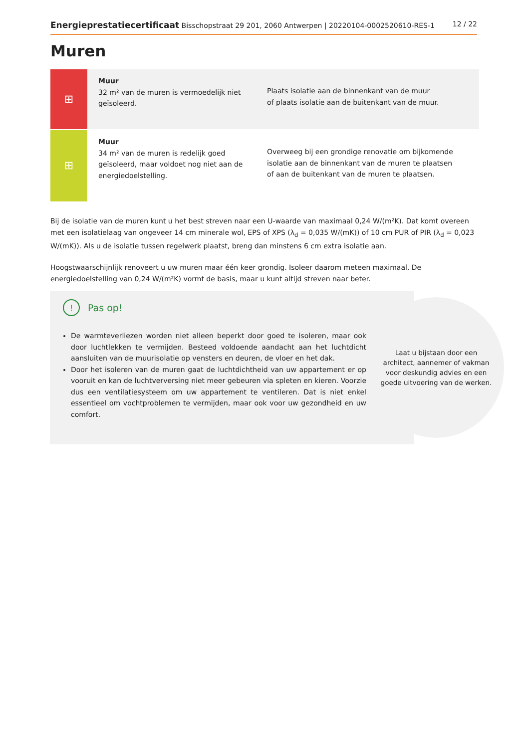Energieprestatiecertificaat Bisschopstraat 29 201, 2060 Antwerpen | 20220104-0002520610-RES-1
12 / 22
Muren
⊞
Muur
32 m² van de muren is vermoedelijk niet geïsoleerd.
Plaats isolatie aan de binnenkant van de muur
of plaats isolatie aan de buitenkant van de muur.
⊞
Muur
34 m² van de muren is redelijk goed geïsoleerd, maar voldoet nog niet aan de energiedoelstelling.
Overweeg bij een grondige renovatie om bijkomende isolatie aan de binnenkant van de muren te plaatsen
of aan de buitenkant van de muren te plaatsen.
Bij de isolatie van de muren kunt u het best streven naar een U-waarde van maximaal 0,24 W/(m²K). Dat komt overeen met een isolatielaag van ongeveer 14 cm minerale wol, EPS of XPS (λ<sub>d</sub> = 0,035 W/(mK)) of 10 cm PUR of PIR (λ<sub>d</sub> = 0,023 W/(mK)). Als u de isolatie tussen regelwerk plaatst, breng dan minstens 6 cm extra isolatie aan.
Hoogstwaarschijnlijk renoveert u uw muren maar één keer grondig. Isoleer daarom meteen maximaal. De energiedoelstelling van 0,24 W/(m²K) vormt de basis, maar u kunt altijd streven naar beter.
Laat u bijstaan door een architect, aannemer of vakman voor deskundig advies en een goede uitvoering van de werken.
! Pas op!
De warmteverliezen worden niet alleen beperkt door goed te isoleren, maar ook door luchtlekken te vermijden. Besteed voldoende aandacht aan het luchtdicht aansluiten van de muurisolatie op vensters en deuren, de vloer en het dak.
Door het isoleren van de muren gaat de luchtdichtheid van uw appartement er op vooruit en kan de luchtverversing niet meer gebeuren via spleten en kieren. Voorzie dus een ventilatiesysteem om uw appartement te ventileren. Dat is niet enkel essentieel om vochtproblemen te vermijden, maar ook voor uw gezondheid en uw comfort.